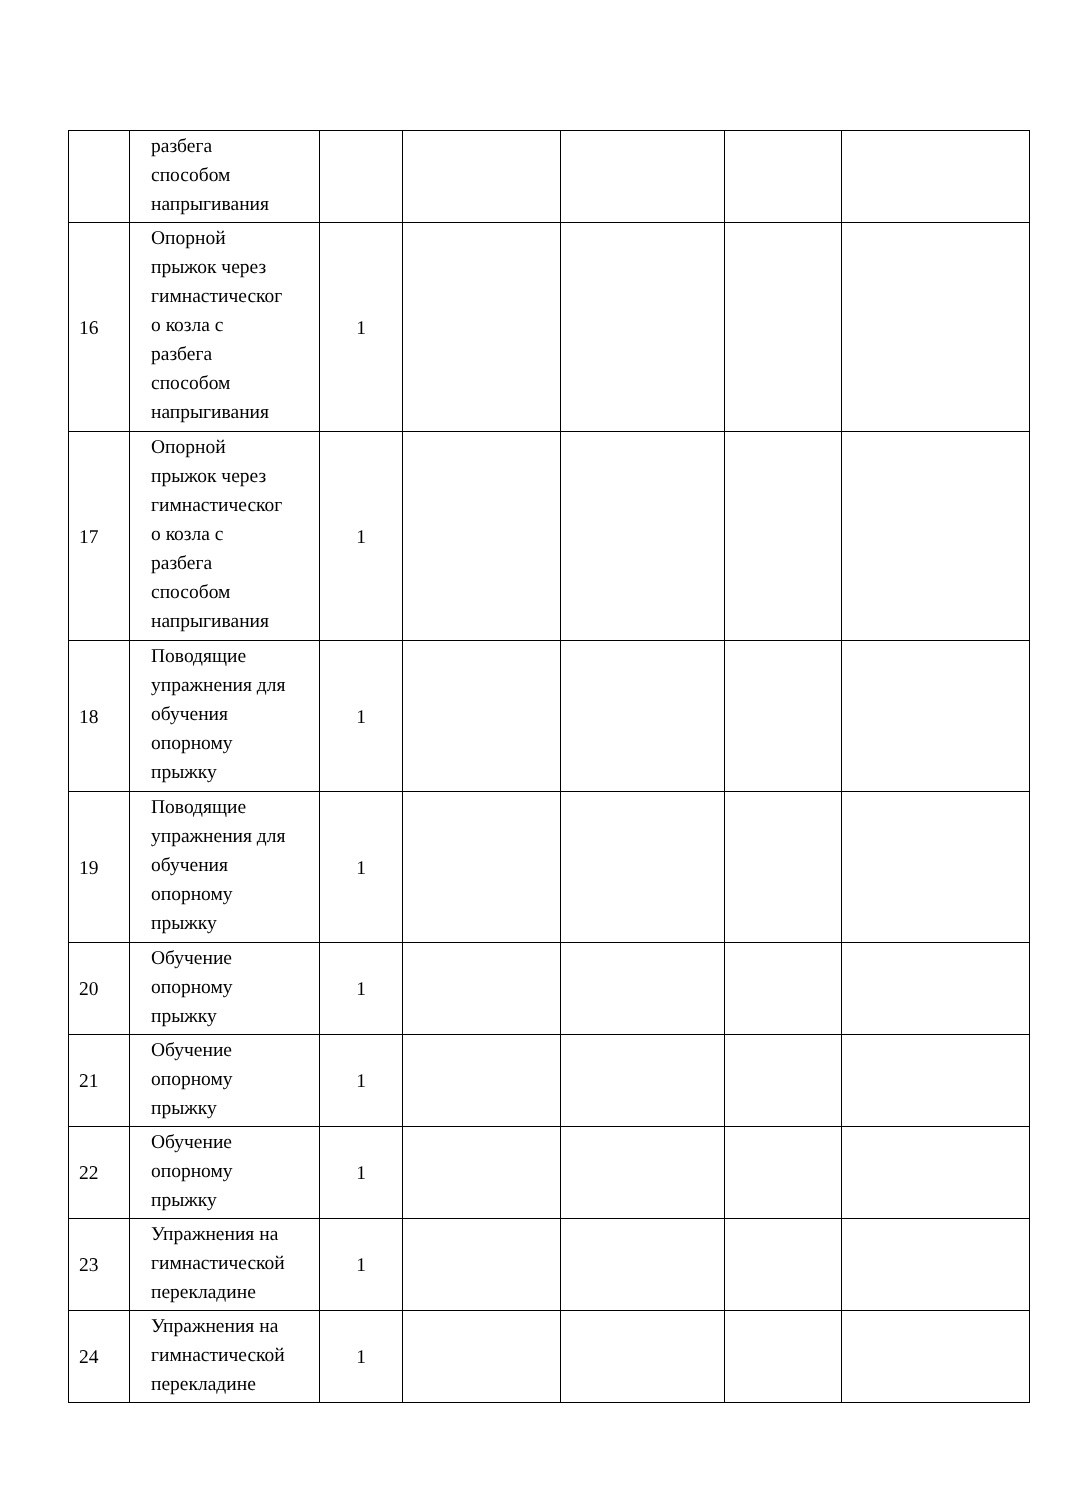| | разбега способом напрыгивания | | | | | |
| 16 | Опорной прыжок через гимнастическог о козла с разбега способом напрыгивания | 1 | | | | |
| 17 | Опорной прыжок через гимнастическог о козла с разбега способом напрыгивания | 1 | | | | |
| 18 | Поводящие упражнения для обучения опорному прыжку | 1 | | | | |
| 19 | Поводящие упражнения для обучения опорному прыжку | 1 | | | | |
| 20 | Обучение опорному прыжку | 1 | | | | |
| 21 | Обучение опорному прыжку | 1 | | | | |
| 22 | Обучение опорному прыжку | 1 | | | | |
| 23 | Упражнения на гимнастической перекладине | 1 | | | | |
| 24 | Упражнения на гимнастической перекладине | 1 | | | | |